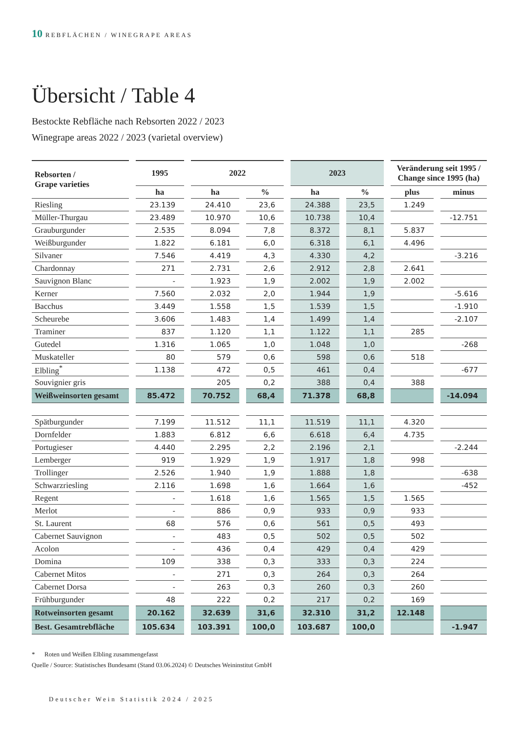10 REBFLÄCHEN / WINEGRAPE AREAS
Übersicht / Table 4
Bestockte Rebfläche nach Rebsorten 2022 / 2023
Winegrape areas 2022 / 2023 (varietal overview)
| Rebsorten / Grape varieties | | 1995 | | 2022 | | | | 2023 | | | | Veränderung seit 1995 / Change since 1995 (ha) | | |
| | | ha | | ha | | % | | ha | | % | | plus | | minus |
| Riesling | | 23.139 | | 24.410 | | 23,6 | | 24.388 | | 23,5 | | 1.249 | | |
| Müller-Thurgau | | 23.489 | | 10.970 | | 10,6 | | 10.738 | | 10,4 | | | | -12.751 |
| Grauburgunder | | 2.535 | | 8.094 | | 7,8 | | 8.372 | | 8,1 | | 5.837 | | |
| Weißburgunder | | 1.822 | | 6.181 | | 6,0 | | 6.318 | | 6,1 | | 4.496 | | |
| Silvaner | | 7.546 | | 4.419 | | 4,3 | | 4.330 | | 4,2 | | | | -3.216 |
| Chardonnay | | 271 | | 2.731 | | 2,6 | | 2.912 | | 2,8 | | 2.641 | | |
| Sauvignon Blanc | | - | | 1.923 | | 1,9 | | 2.002 | | 1,9 | | 2.002 | | |
| Kerner | | 7.560 | | 2.032 | | 2,0 | | 1.944 | | 1,9 | | | | -5.616 |
| Bacchus | | 3.449 | | 1.558 | | 1,5 | | 1.539 | | 1,5 | | | | -1.910 |
| Scheurebe | | 3.606 | | 1.483 | | 1,4 | | 1.499 | | 1,4 | | | | -2.107 |
| Traminer | | 837 | | 1.120 | | 1,1 | | 1.122 | | 1,1 | | 285 | | |
| Gutedel | | 1.316 | | 1.065 | | 1,0 | | 1.048 | | 1,0 | | | | -268 |
| Muskateller | | 80 | | 579 | | 0,6 | | 598 | | 0,6 | | 518 | | |
| Elbling<sup>*</sup> | | 1.138 | | 472 | | 0,5 | | 461 | | 0,4 | | | | -677 |
| Souvignier gris | | | | 205 | | 0,2 | | 388 | | 0,4 | | 388 | | |
| Weißweinsorten gesamt | | 85.472 | | 70.752 | | 68,4 | | 71.378 | | 68,8 | | | | -14.094 |
| Spätburgunder | | 7.199 | | 11.512 | | 11,1 | | 11.519 | | 11,1 | | 4.320 | | |
| Dornfelder | | 1.883 | | 6.812 | | 6,6 | | 6.618 | | 6,4 | | 4.735 | | |
| Portugieser | | 4.440 | | 2.295 | | 2,2 | | 2.196 | | 2,1 | | | | -2.244 |
| Lemberger | | 919 | | 1.929 | | 1,9 | | 1.917 | | 1,8 | | 998 | | |
| Trollinger | | 2.526 | | 1.940 | | 1,9 | | 1.888 | | 1,8 | | | | -638 |
| Schwarzriesling | | 2.116 | | 1.698 | | 1,6 | | 1.664 | | 1,6 | | | | -452 |
| Regent | | - | | 1.618 | | 1,6 | | 1.565 | | 1,5 | | 1.565 | | |
| Merlot | | - | | 886 | | 0,9 | | 933 | | 0,9 | | 933 | | |
| St. Laurent | | 68 | | 576 | | 0,6 | | 561 | | 0,5 | | 493 | | |
| Cabernet Sauvignon | | - | | 483 | | 0,5 | | 502 | | 0,5 | | 502 | | |
| Acolon | | - | | 436 | | 0,4 | | 429 | | 0,4 | | 429 | | |
| Domina | | 109 | | 338 | | 0,3 | | 333 | | 0,3 | | 224 | | |
| Cabernet Mitos | | - | | 271 | | 0,3 | | 264 | | 0,3 | | 264 | | |
| Cabernet Dorsa | | - | | 263 | | 0,3 | | 260 | | 0,3 | | 260 | | |
| Frühburgunder | | 48 | | 222 | | 0,2 | | 217 | | 0,2 | | 169 | | |
| Rotweinsorten gesamt | | 20.162 | | 32.639 | | 31,6 | | 32.310 | | 31,2 | | 12.148 | | |
| Best. Gesamtrebfläche | | 105.634 | | 103.391 | | 100,0 | | 103.687 | | 100,0 | | | | -1.947 |
* Roten und Weißen Elbling zusammengefasst
Quelle / Source: Statistisches Bundesamt (Stand 03.06.2024) © Deutsches Weininstitut GmbH
Deutscher Wein Statistik 2024 / 2025